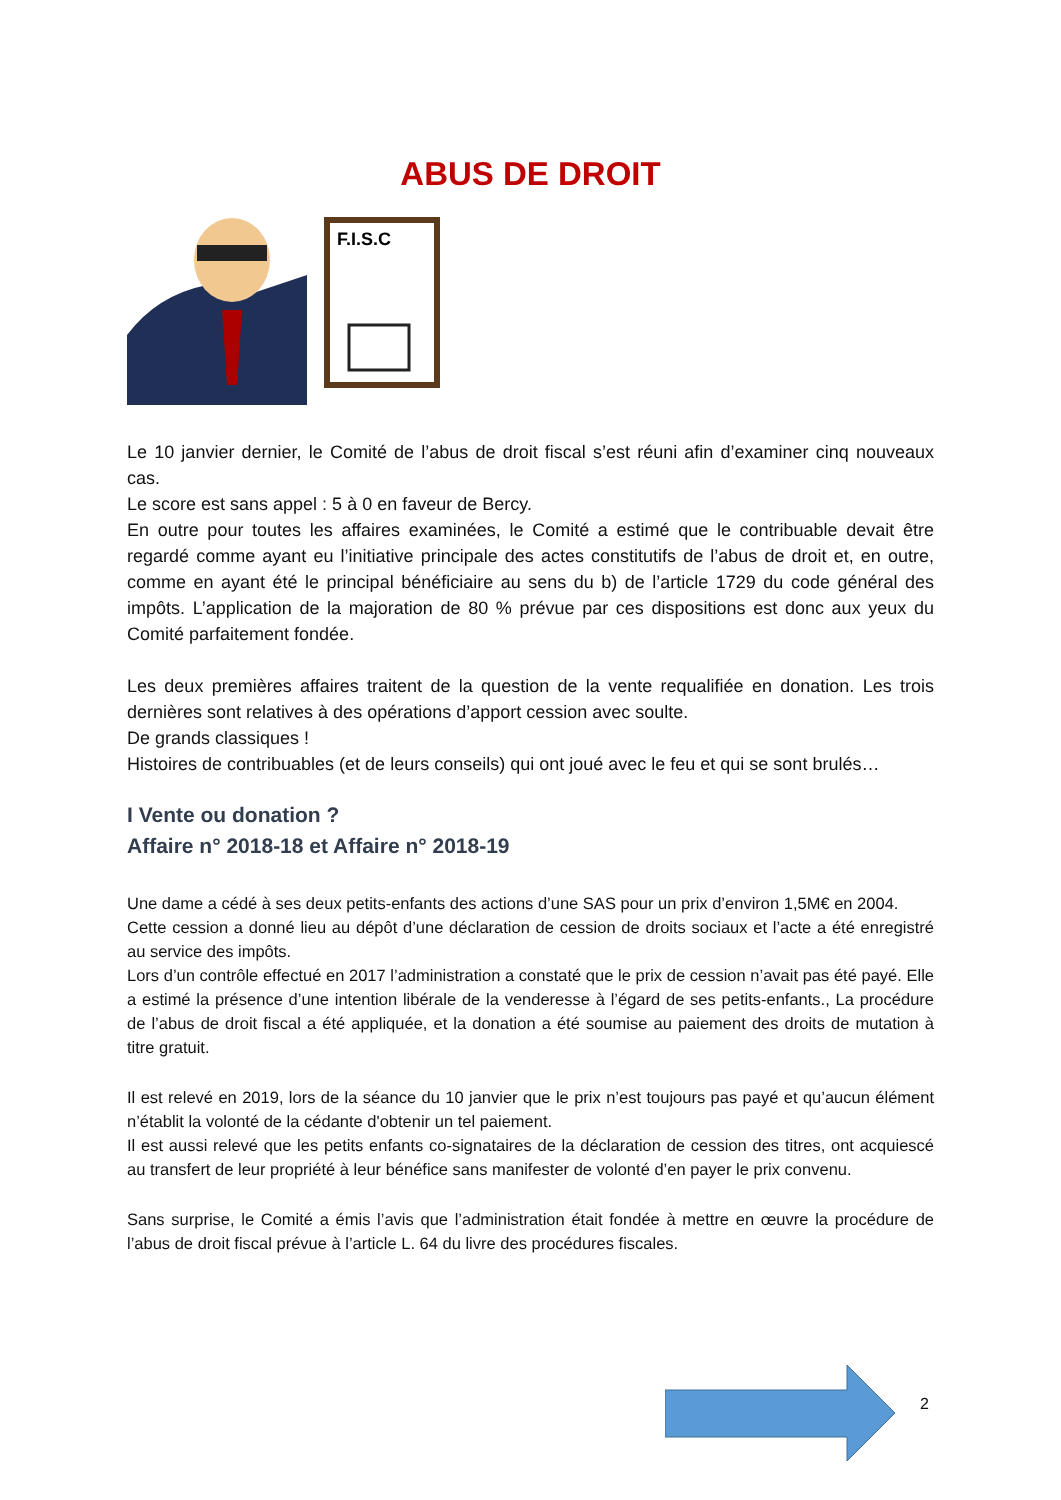ABUS DE DROIT
F.I.S.C
Le 10 janvier dernier, le Comité de l’abus de droit fiscal s’est réuni afin d’examiner cinq nouveaux cas.
Le score est sans appel : 5 à 0 en faveur de Bercy.
En outre pour toutes les affaires examinées, le Comité a estimé que le contribuable devait être regardé comme ayant eu l’initiative principale des actes constitutifs de l’abus de droit et, en outre, comme en ayant été le principal bénéficiaire au sens du b) de l’article 1729 du code général des impôts. L’application de la majoration de 80 % prévue par ces dispositions est donc aux yeux du Comité parfaitement fondée.
Les deux premières affaires traitent de la question de la vente requalifiée en donation. Les trois dernières sont relatives à des opérations d’apport cession avec soulte.
De grands classiques !
Histoires de contribuables (et de leurs conseils) qui ont joué avec le feu et qui se sont brulés…
I Vente ou donation ?
Affaire n° 2018-18 et Affaire n° 2018-19
Une dame a cédé à ses deux petits-enfants des actions d’une SAS pour un prix d’environ 1,5M€ en 2004.
Cette cession a donné lieu au dépôt d’une déclaration de cession de droits sociaux et l’acte a été enregistré au service des impôts.
Lors d’un contrôle effectué en 2017 l’administration a constaté que le prix de cession n’avait pas été payé. Elle a estimé la présence d’une intention libérale de la venderesse à l’égard de ses petits-enfants., La procédure de l’abus de droit fiscal a été appliquée, et la donation a été soumise au paiement des droits de mutation à titre gratuit.
Il est relevé en 2019, lors de la séance du 10 janvier que le prix n’est toujours pas payé et qu’aucun élément n’établit la volonté de la cédante d'obtenir un tel paiement.
Il est aussi relevé que les petits enfants co-signataires de la déclaration de cession des titres, ont acquiescé au transfert de leur propriété à leur bénéfice sans manifester de volonté d’en payer le prix convenu.
Sans surprise, le Comité a émis l’avis que l’administration était fondée à mettre en œuvre la procédure de l’abus de droit fiscal prévue à l’article L. 64 du livre des procédures fiscales.
2